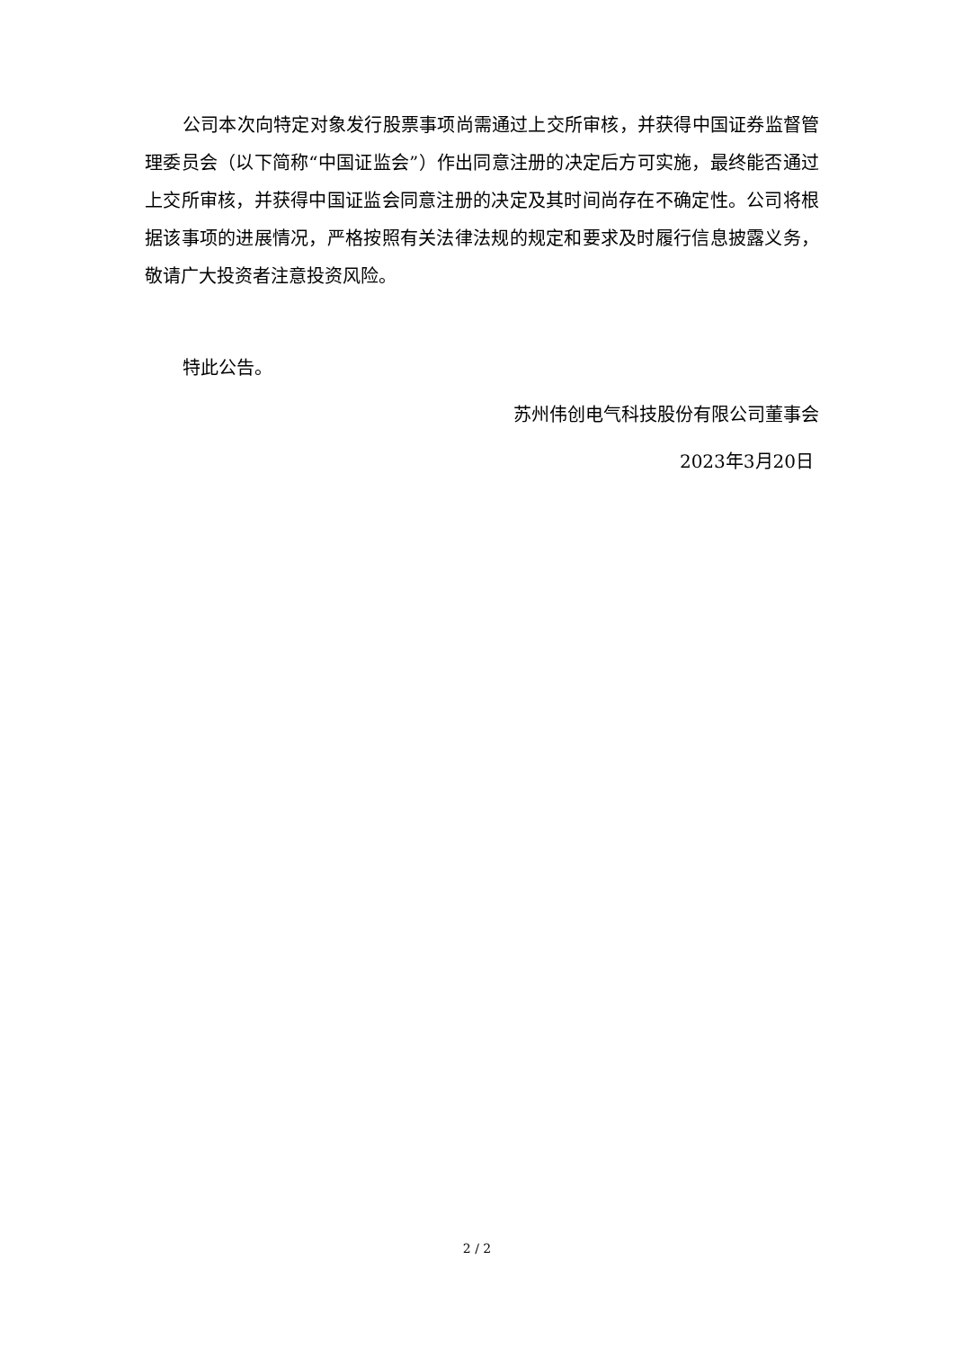公司本次向特定对象发行股票事项尚需通过上交所审核，并获得中国证券监督管理委员会（以下简称“中国证监会”）作出同意注册的决定后方可实施，最终能否通过上交所审核，并获得中国证监会同意注册的决定及其时间尚存在不确定性。公司将根据该事项的进展情况，严格按照有关法律法规的规定和要求及时履行信息披露义务，敬请广大投资者注意投资风险。
特此公告。
苏州伟创电气科技股份有限公司董事会
2023年3月20日
2 / 2